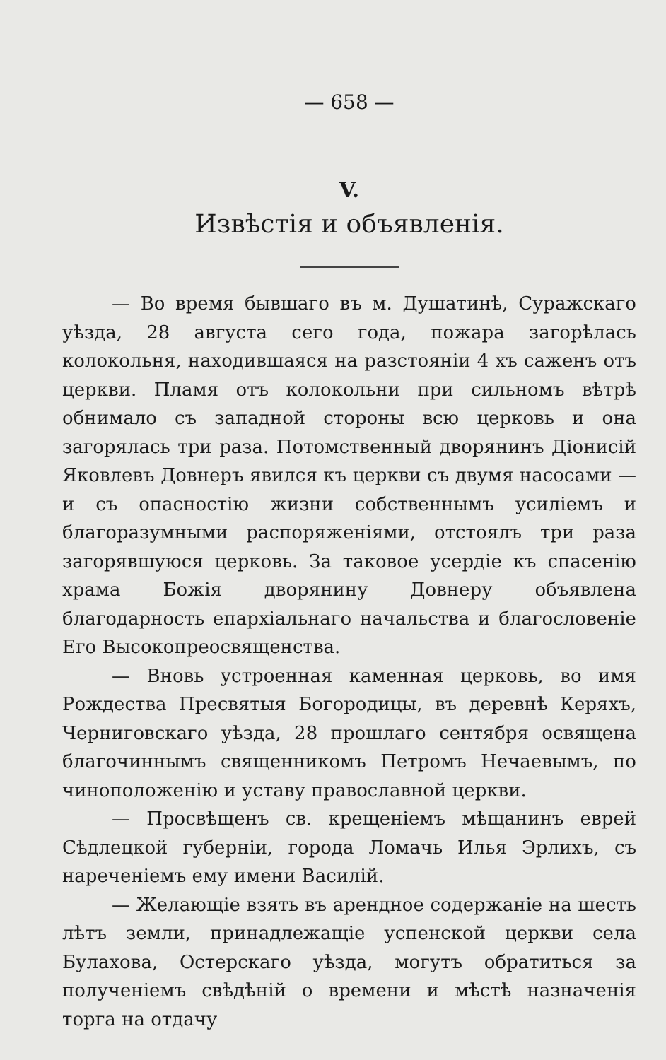— 658 —
V.
Извѣстія и объявленія.
— Во время бывшаго въ м. Душатинѣ, Суражскаго уѣзда, 28 августа сего года, пожара загорѣлась колокольня, находившаяся на разстояніи 4 хъ саженъ отъ церкви. Пламя отъ колокольни при сильномъ вѣтрѣ обнимало съ западной стороны всю церковь и она загорялась три раза. Потомственный дворянинъ Діонисій Яковлевъ Довнеръ явился къ церкви съ двумя насосами — и съ опасностію жизни собственнымъ усиліемъ и благоразумными распоряженіями, отстоялъ три раза загорявшуюся церковь. За таковое усердіе къ спасенію храма Божія дворянину Довнеру объявлена благодарность епархіальнаго начальства и благословеніе Его Высокопреосвященства.
— Вновь устроенная каменная церковь, во имя Рождества Пресвятыя Богородицы, въ деревнѣ Керяхъ, Черниговскаго уѣзда, 28 прошлаго сентября освящена благочиннымъ священникомъ Петромъ Нечаевымъ, по чиноположенію и уставу православной церкви.
— Просвѣщенъ св. крещеніемъ мѣщанинъ еврей Сѣдлецкой губерніи, города Ломачь Илья Эрлихъ, съ нареченіемъ ему имени Василій.
— Желающіе взять въ арендное содержаніе на шесть лѣтъ земли, принадлежащіе успенской церкви села Булахова, Остерскаго уѣзда, могутъ обратиться за полученіемъ свѣдѣній о времени и мѣстѣ назначенія торга на отдачу